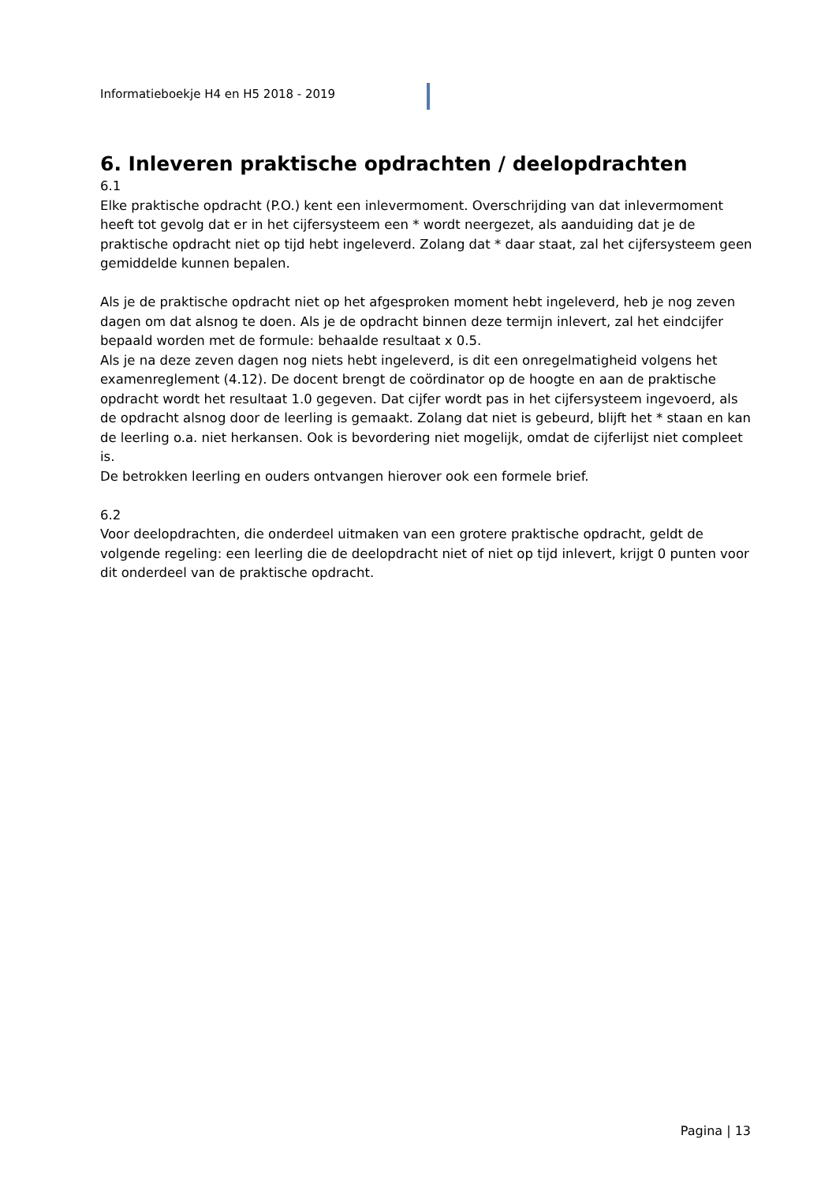Informatieboekje H4 en H5 2018 - 2019
6. Inleveren praktische opdrachten / deelopdrachten
6.1
Elke praktische opdracht (P.O.) kent een inlevermoment. Overschrijding van dat inlevermoment heeft tot gevolg dat er in het cijfersysteem een * wordt neergezet, als aanduiding dat je de praktische opdracht niet op tijd hebt ingeleverd. Zolang dat * daar staat, zal het cijfersysteem geen gemiddelde kunnen bepalen.
Als je de praktische opdracht niet op het afgesproken moment hebt ingeleverd, heb je nog zeven dagen om dat alsnog te doen. Als je de opdracht binnen deze termijn inlevert, zal het eindcijfer bepaald worden met de formule: behaalde resultaat x 0.5.
Als je na deze zeven dagen nog niets hebt ingeleverd, is dit een onregelmatigheid volgens het examenreglement (4.12). De docent brengt de coördinator op de hoogte en aan de praktische opdracht wordt het resultaat 1.0 gegeven. Dat cijfer wordt pas in het cijfersysteem ingevoerd, als de opdracht alsnog door de leerling is gemaakt. Zolang dat niet is gebeurd, blijft het * staan en kan de leerling o.a. niet herkansen. Ook is bevordering niet mogelijk, omdat de cijferlijst niet compleet is.
De betrokken leerling en ouders ontvangen hierover ook een formele brief.
6.2
Voor deelopdrachten, die onderdeel uitmaken van een grotere praktische opdracht, geldt de volgende regeling: een leerling die de deelopdracht niet of niet op tijd inlevert, krijgt 0 punten voor dit onderdeel van de praktische opdracht.
Pagina | 13